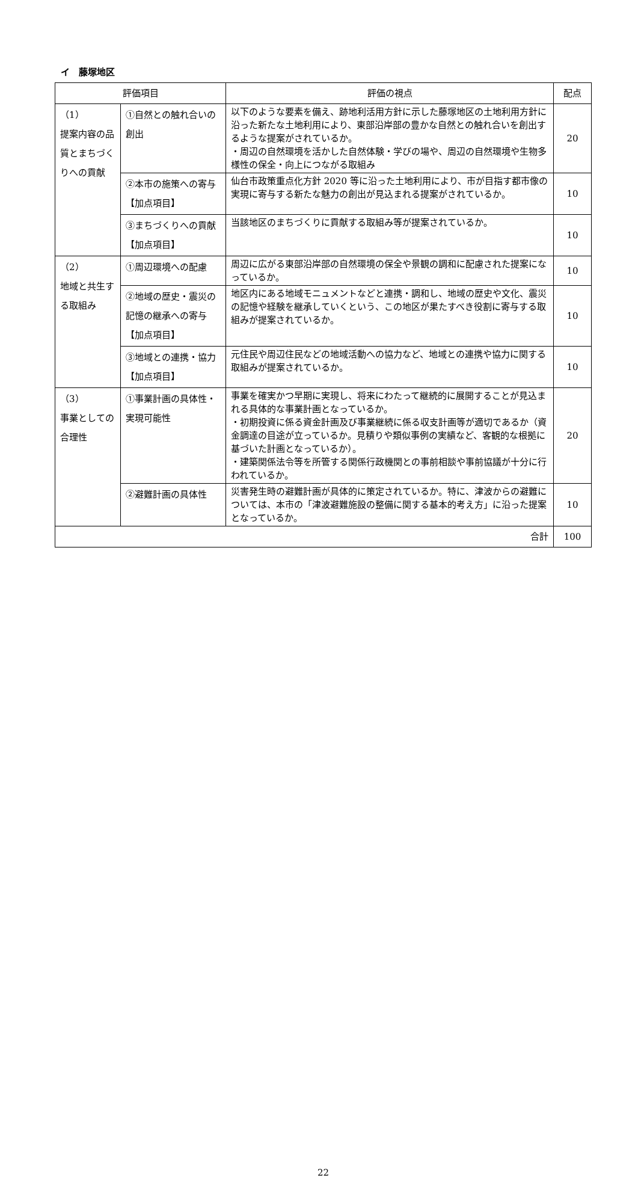イ　藤塚地区
| 評価項目 | | 評価の視点 | 配点 |
| --- | --- | --- | --- |
| （1） 提案内容の品質とまちづくりへの貢献 | ①自然との触れ合いの創出 | 以下のような要素を備え、跡地利活用方針に示した藤塚地区の土地利用方針に沿った新たな土地利用により、東部沿岸部の豊かな自然との触れ合いを創出するような提案がされているか。 ・周辺の自然環境を活かした自然体験・学びの場や、周辺の自然環境や生物多様性の保全・向上につながる取組み | 20 |
| | ②本市の施策への寄与【加点項目】 | 仙台市政策重点化方針 2020 等に沿った土地利用により、市が目指す都市像の実現に寄与する新たな魅力の創出が見込まれる提案がされているか。 | 10 |
| | ③まちづくりへの貢献【加点項目】 | 当該地区のまちづくりに貢献する取組み等が提案されているか。 | 10 |
| （2） 地域と共生する取組み | ①周辺環境への配慮 | 周辺に広がる東部沿岸部の自然環境の保全や景観の調和に配慮された提案になっているか。 | 10 |
| | ②地域の歴史・震災の記憶の継承への寄与【加点項目】 | 地区内にある地域モニュメントなどと連携・調和し、地域の歴史や文化、震災の記憶や経験を継承していくという、この地区が果たすべき役割に寄与する取組みが提案されているか。 | 10 |
| | ③地域との連携・協力【加点項目】 | 元住民や周辺住民などの地域活動への協力など、地域との連携や協力に関する取組みが提案されているか。 | 10 |
| （3） 事業としての合理性 | ①事業計画の具体性・実現可能性 | 事業を確実かつ早期に実現し、将来にわたって継続的に展開することが見込まれる具体的な事業計画となっているか。 ・初期投資に係る資金計画及び事業継続に係る収支計画等が適切であるか（資金調達の目途が立っているか。見積りや類似事例の実績など、客観的な根拠に基づいた計画となっているか）。 ・建築関係法令等を所管する関係行政機関との事前相談や事前協議が十分に行われているか。 | 20 |
| | ②避難計画の具体性 | 災害発生時の避難計画が具体的に策定されているか。特に、津波からの避難については、本市の「津波避難施設の整備に関する基本的考え方」に沿った提案となっているか。 | 10 |
| 合計 | | | 100 |
22